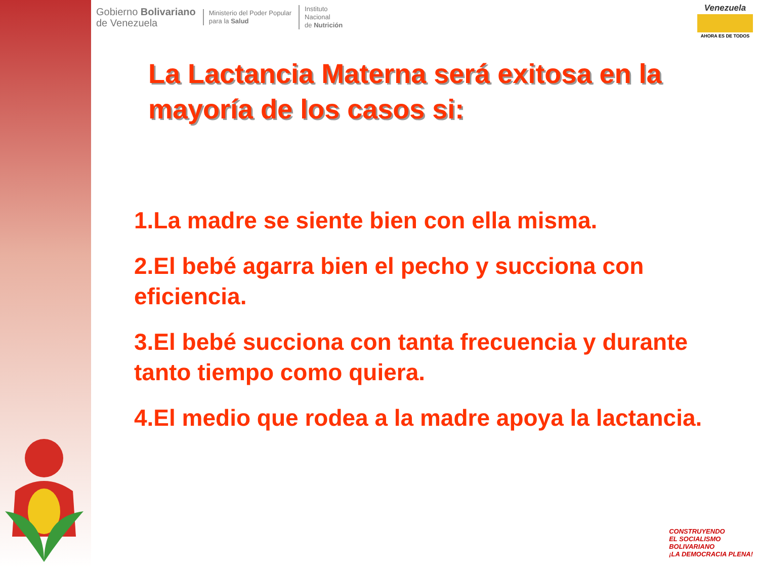Gobierno Bolivariano
de Venezuela
Ministerio del Poder Popular
para la Salud
Instituto
Nacional
de Nutrición
Venezuela
AHORA ES DE TODOS
La Lactancia Materna será exitosa en la mayoría de los casos si:
1.La madre se siente bien con ella misma.
2.El bebé agarra bien el pecho y succiona con eficiencia.
3.El bebé succiona con tanta frecuencia y durante tanto tiempo como quiera.
4.El medio que rodea a la madre apoya la lactancia.
CONSTRUYENDO
EL SOCIALISMO
BOLIVARIANO
¡LA DEMOCRACIA PLENA!